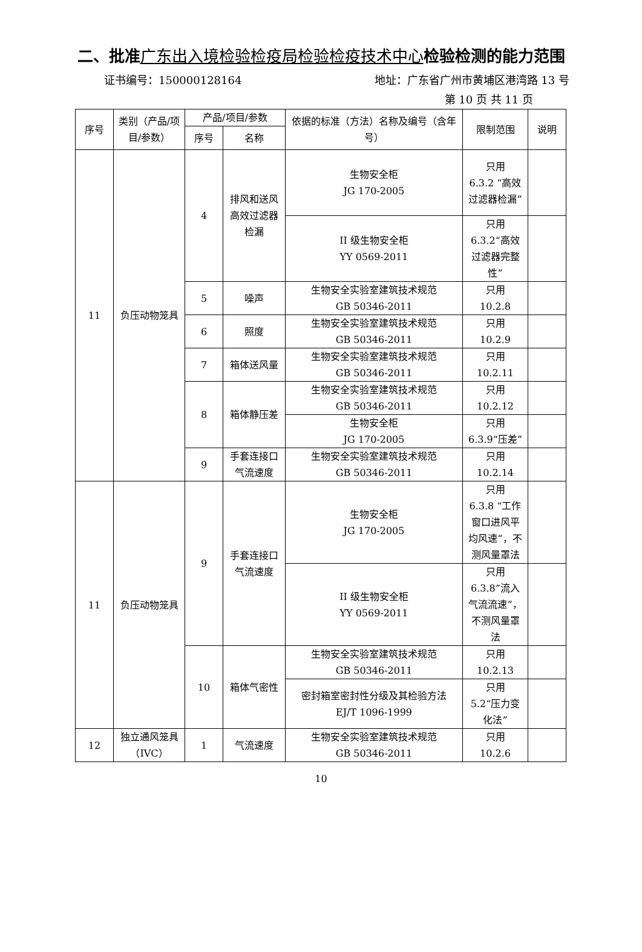二、批准广东出入境检验检疫局检验检疫技术中心检验检测的能力范围
证书编号：150000128164 地址：广东省广州市黄埔区港湾路 13 号
第 10 页 共 11 页
| 序号 | 类别（产品/项目/参数） | 产品/项目/参数 | | 依据的标准（方法）名称及编号（含年号） | 限制范围 | 说明 |
| --- | --- | --- | --- | --- | --- | --- |
| | | 序号 | 名称 | | | |
| 11 | 负压动物笼具 | 4 | 排风和送风高效过滤器检漏 | 生物安全柜 JG 170-2005 | 只用 6.3.2 “高效过滤器检漏” | |
| | | | | II 级生物安全柜 YY 0569-2011 | 只用 6.3.2“高效过滤器完整性” | |
| | | 5 | 噪声 | 生物安全实验室建筑技术规范 GB 50346-2011 | 只用 10.2.8 | |
| | | 6 | 照度 | 生物安全实验室建筑技术规范 GB 50346-2011 | 只用 10.2.9 | |
| | | 7 | 箱体送风量 | 生物安全实验室建筑技术规范 GB 50346-2011 | 只用 10.2.11 | |
| | | 8 | 箱体静压差 | 生物安全实验室建筑技术规范 GB 50346-2011 | 只用 10.2.12 | |
| | | | | 生物安全柜 JG 170-2005 | 只用 6.3.9“压差” | |
| | | 9 | 手套连接口气流速度 | 生物安全实验室建筑技术规范 GB 50346-2011 | 只用 10.2.14 | |
| 11 | 负压动物笼具 | 9 | 手套连接口气流速度 | 生物安全柜 JG 170-2005 | 只用 6.3.8 “工作窗口进风平均风速”，不测风量罩法 | |
| | | | | II 级生物安全柜 YY 0569-2011 | 只用 6.3.8“流入气流流速”，不测风量罩法 | |
| | | 10 | 箱体气密性 | 生物安全实验室建筑技术规范 GB 50346-2011 | 只用 10.2.13 | |
| | | | | 密封箱室密封性分级及其检验方法 EJ/T 1096-1999 | 只用 5.2“压力变化法” | |
| 12 | 独立通风笼具（IVC） | 1 | 气流速度 | 生物安全实验室建筑技术规范 GB 50346-2011 | 只用 10.2.6 | |
10